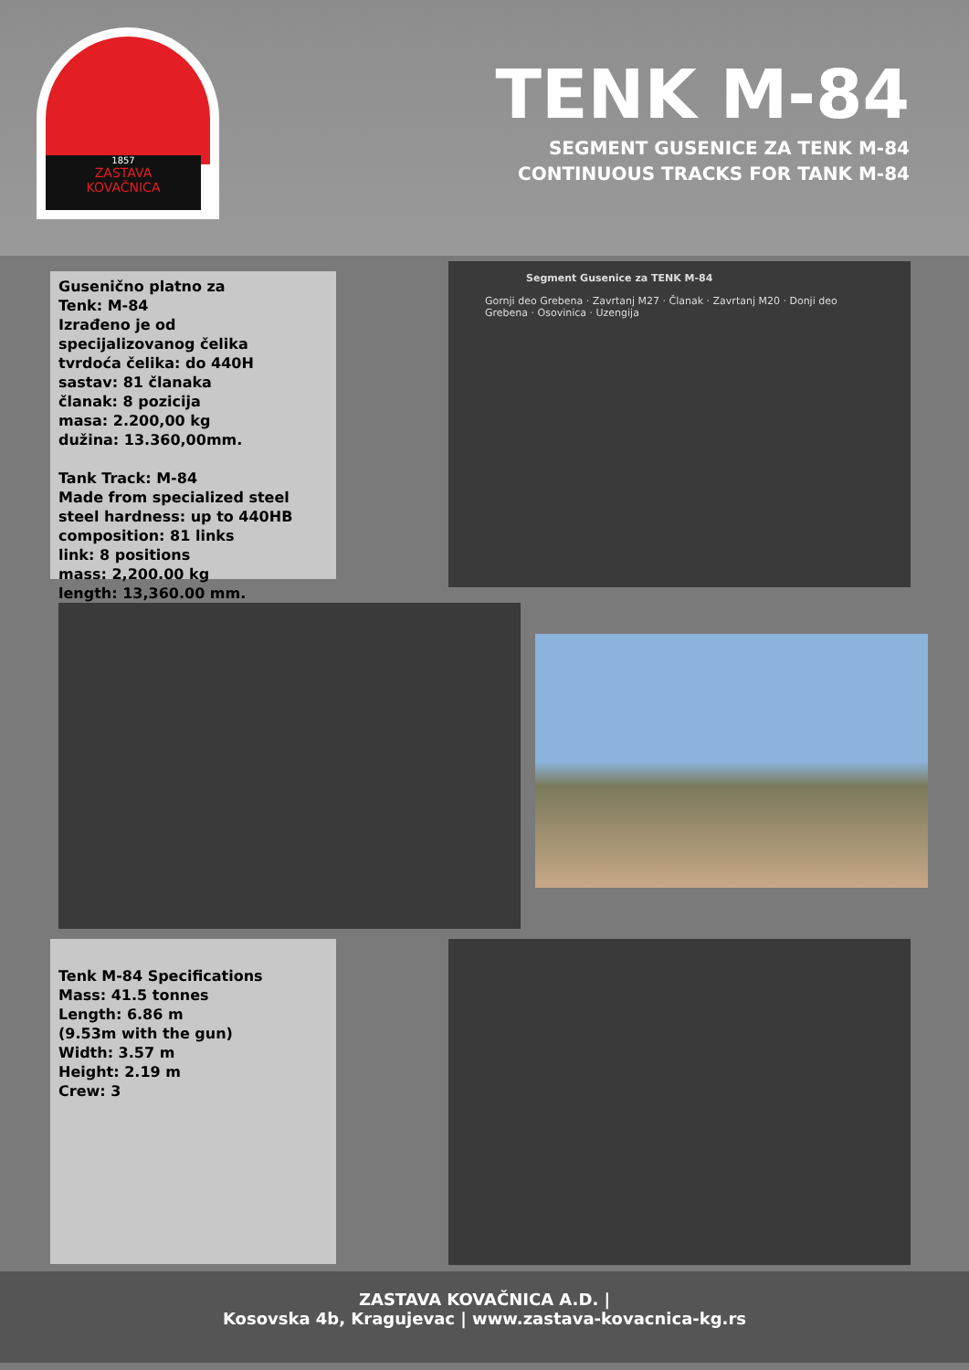1857
ZASTAVA
KOVAČNICA
TENK M-84
SEGMENT GUSENICE ZA TENK M-84
CONTINUOUS TRACKS FOR TANK M-84
Gusenično platno za
Tenk: M-84
Izrađeno je od
specijalizovanog čelika
tvrdoća čelika: do 440H
sastav: 81 članaka
članak: 8 pozicija
masa: 2.200,00 kg
dužina: 13.360,00mm.
Tank Track: M-84
Made from specialized steel
steel hardness: up to 440HB
composition: 81 links
link: 8 positions
mass: 2,200.00 kg
length: 13,360.00 mm.
Segment Gusenice za TENK M-84
Gornji deo Grebena · Zavrtanj M27 · Članak · Zavrtanj M20 · Donji deo Grebena · Osovinica · Uzengija
Tenk M-84 Specifications
Mass: 41.5 tonnes
Length: 6.86 m
(9.53m with the gun)
Width: 3.57 m
Height: 2.19 m
Crew: 3
ZASTAVA KOVAČNICA A.D. |
Kosovska 4b, Kragujevac | www.zastava-kovacnica-kg.rs